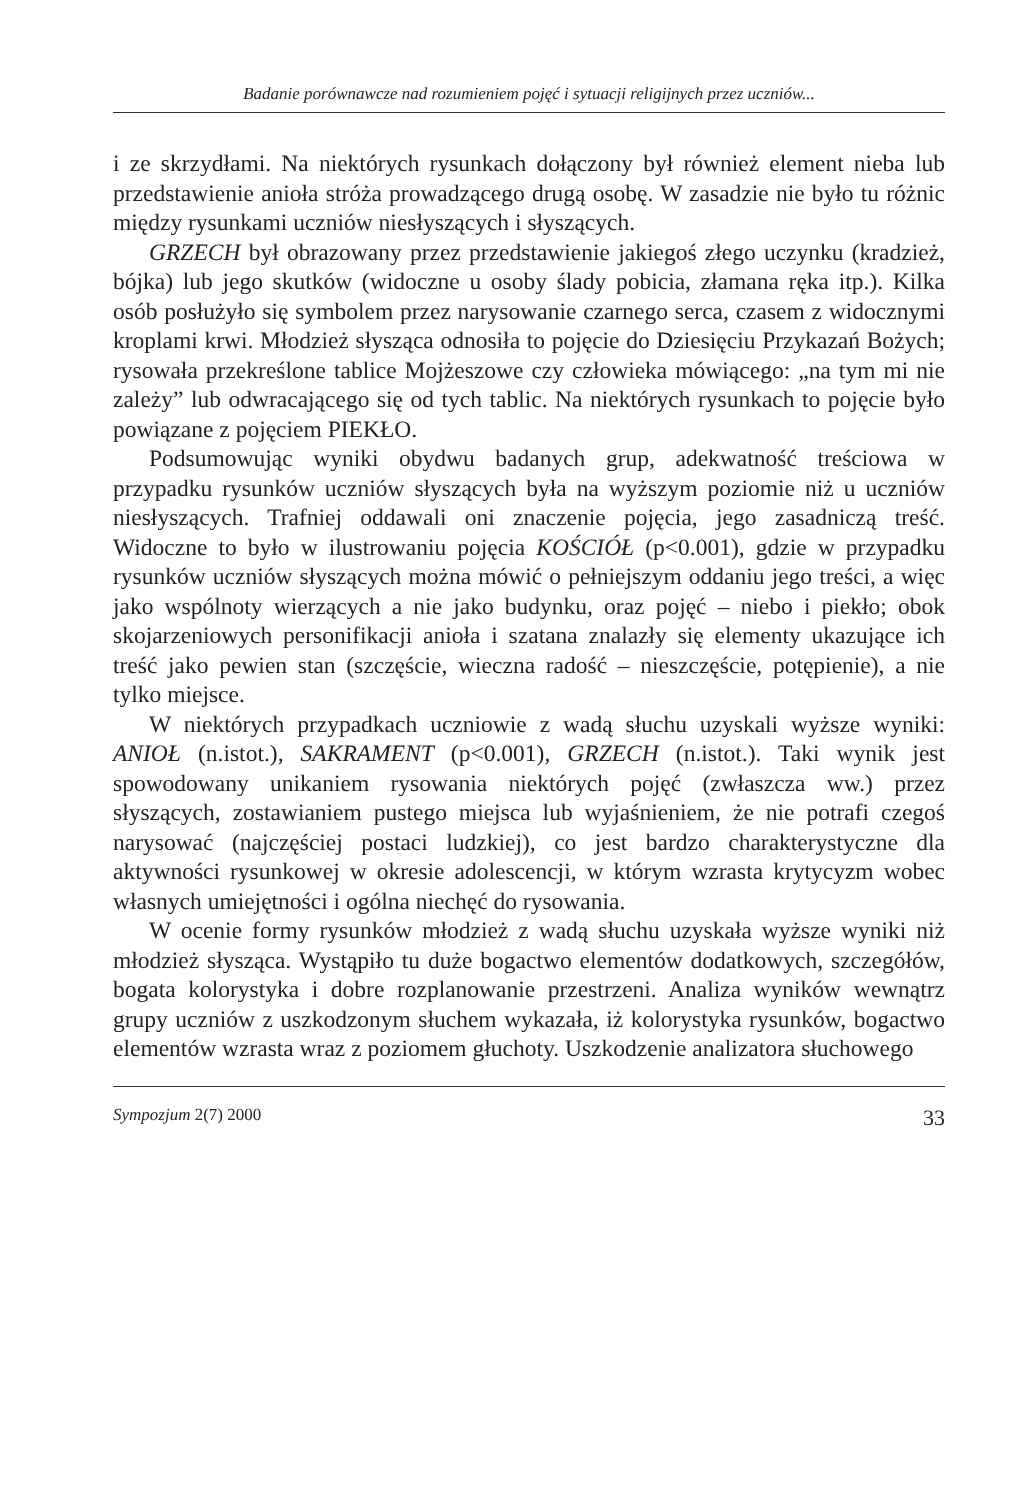Badanie porównawcze nad rozumieniem pojęć i sytuacji religijnych przez uczniów...
i ze skrzydłami. Na niektórych rysunkach dołączony był również element nieba lub przedstawienie anioła stróża prowadzącego drugą osobę. W zasadzie nie było tu różnic między rysunkami uczniów niesłyszących i słyszących.
GRZECH był obrazowany przez przedstawienie jakiegoś złego uczynku (kradzież, bójka) lub jego skutków (widoczne u osoby ślady pobicia, złamana ręka itp.). Kilka osób posłużyło się symbolem przez narysowanie czarnego serca, czasem z widocznymi kroplami krwi. Młodzież słysząca odnosiła to pojęcie do Dziesięciu Przykazań Bożych; rysowała przekreślone tablice Mojżeszowe czy człowieka mówiącego: „na tym mi nie zależy” lub odwracającego się od tych tablic. Na niektórych rysunkach to pojęcie było powiązane z pojęciem PIEKŁO.
Podsumowując wyniki obydwu badanych grup, adekwatność treściowa w przypadku rysunków uczniów słyszących była na wyższym poziomie niż u uczniów niesłyszących. Trafniej oddawali oni znaczenie pojęcia, jego zasadniczą treść. Widoczne to było w ilustrowaniu pojęcia KOŚCIÓŁ (p<0.001), gdzie w przypadku rysunków uczniów słyszących można mówić o pełniejszym oddaniu jego treści, a więc jako wspólnoty wierzących a nie jako budynku, oraz pojęć – niebo i piekło; obok skojarzeniowych personifikacji anioła i szatana znalazły się elementy ukazujące ich treść jako pewien stan (szczęście, wieczna radość – nieszczęście, potępienie), a nie tylko miejsce.
W niektórych przypadkach uczniowie z wadą słuchu uzyskali wyższe wyniki: ANIOŁ (n.istot.), SAKRAMENT (p<0.001), GRZECH (n.istot.). Taki wynik jest spowodowany unikaniem rysowania niektórych pojęć (zwłaszcza ww.) przez słyszących, zostawianiem pustego miejsca lub wyjaśnieniem, że nie potrafi czegoś narysować (najczęściej postaci ludzkiej), co jest bardzo charakterystyczne dla aktywności rysunkowej w okresie adolescencji, w którym wzrasta krytycyzm wobec własnych umiejętności i ogólna niechęć do rysowania.
W ocenie formy rysunków młodzież z wadą słuchu uzyskała wyższe wyniki niż młodzież słysząca. Wystąpiło tu duże bogactwo elementów dodatkowych, szczegółów, bogata kolorystyka i dobre rozplanowanie przestrzeni. Analiza wyników wewnątrz grupy uczniów z uszkodzonym słuchem wykazała, iż kolorystyka rysunków, bogactwo elementów wzrasta wraz z poziomem głuchoty. Uszkodzenie analizatora słuchowego
Sympozjum 2(7) 2000 33